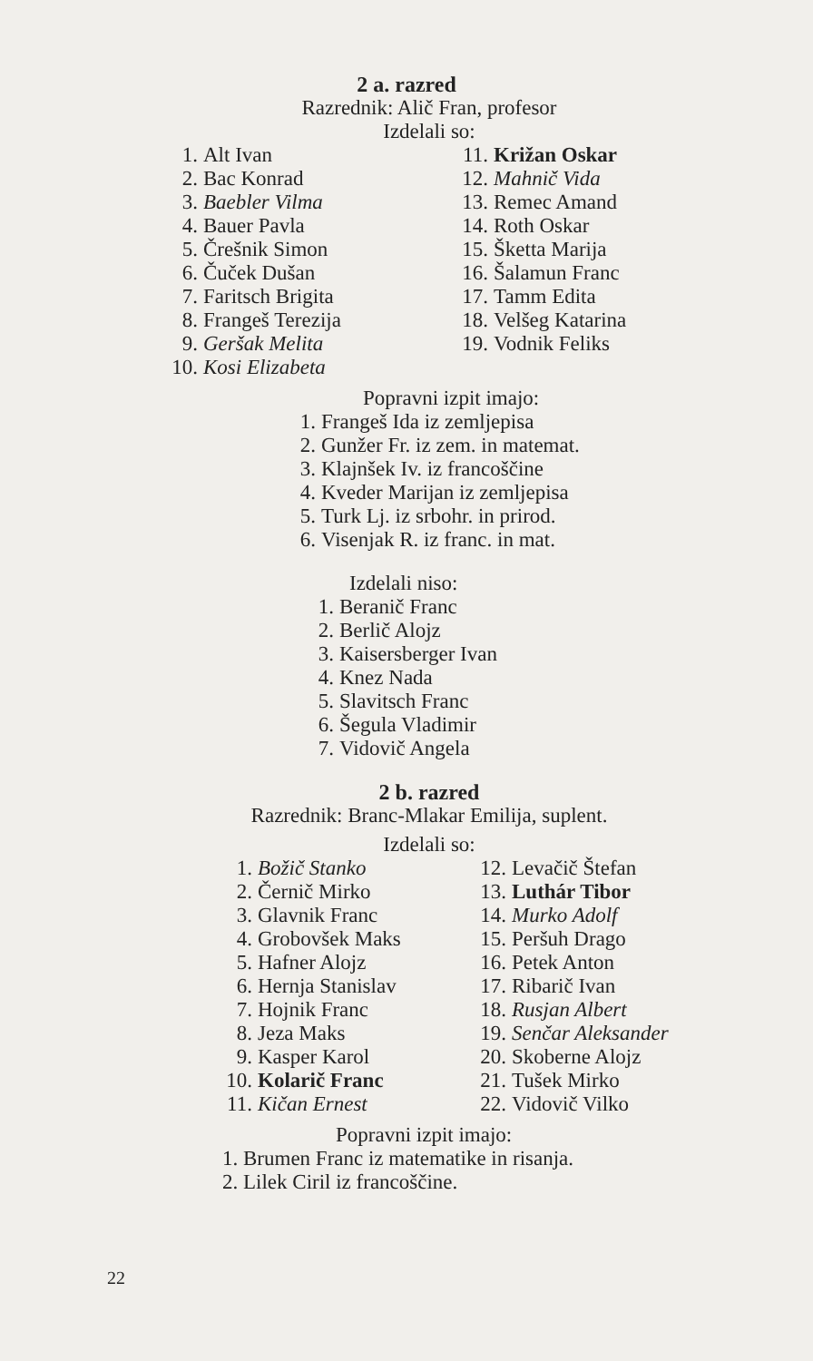2 a. razred
Razrednik: Alič Fran, profesor
Izdelali so:
1. Alt Ivan
2. Bac Konrad
3. Baebler Vilma
4. Bauer Pavla
5. Črešnik Simon
6. Čuček Dušan
7. Faritsch Brigita
8. Frangeš Terezija
9. Geršak Melita
10. Kosi Elizabeta
11. Križan Oskar
12. Mahnič Vida
13. Remec Amand
14. Roth Oskar
15. Šketta Marija
16. Šalamun Franc
17. Tamm Edita
18. Velšeg Katarina
19. Vodnik Feliks
Popravni izpit imajo:
1. Frangeš Ida iz zemljepisa
2. Gunžer Fr. iz zem. in matemat.
3. Klajnšek Iv. iz francoščine
4. Kveder Marijan iz zemljepisa
5. Turk Lj. iz srbohr. in prirod.
6. Visenjak R. iz franc. in mat.
Izdelali niso:
1. Beranič Franc
2. Berlič Alojz
3. Kaisersberger Ivan
4. Knez Nada
5. Slavitsch Franc
6. Šegula Vladimir
7. Vidovič Angela
2 b. razred
Razrednik: Branc-Mlakar Emilija, suplent.
Izdelali so:
1. Božič Stanko
2. Černič Mirko
3. Glavnik Franc
4. Grobovšek Maks
5. Hafner Alojz
6. Hernja Stanislav
7. Hojnik Franc
8. Jeza Maks
9. Kasper Karol
10. Kolarič Franc
11. Kičan Ernest
12. Levačič Štefan
13. Luthár Tibor
14. Murko Adolf
15. Peršuh Drago
16. Petek Anton
17. Ribarič Ivan
18. Rusjan Albert
19. Senčar Aleksander
20. Skoberne Alojz
21. Tušek Mirko
22. Vidovič Vilko
Popravni izpit imajo:
1. Brumen Franc iz matematike in risanja.
2. Lilek Ciril iz francoščine.
22